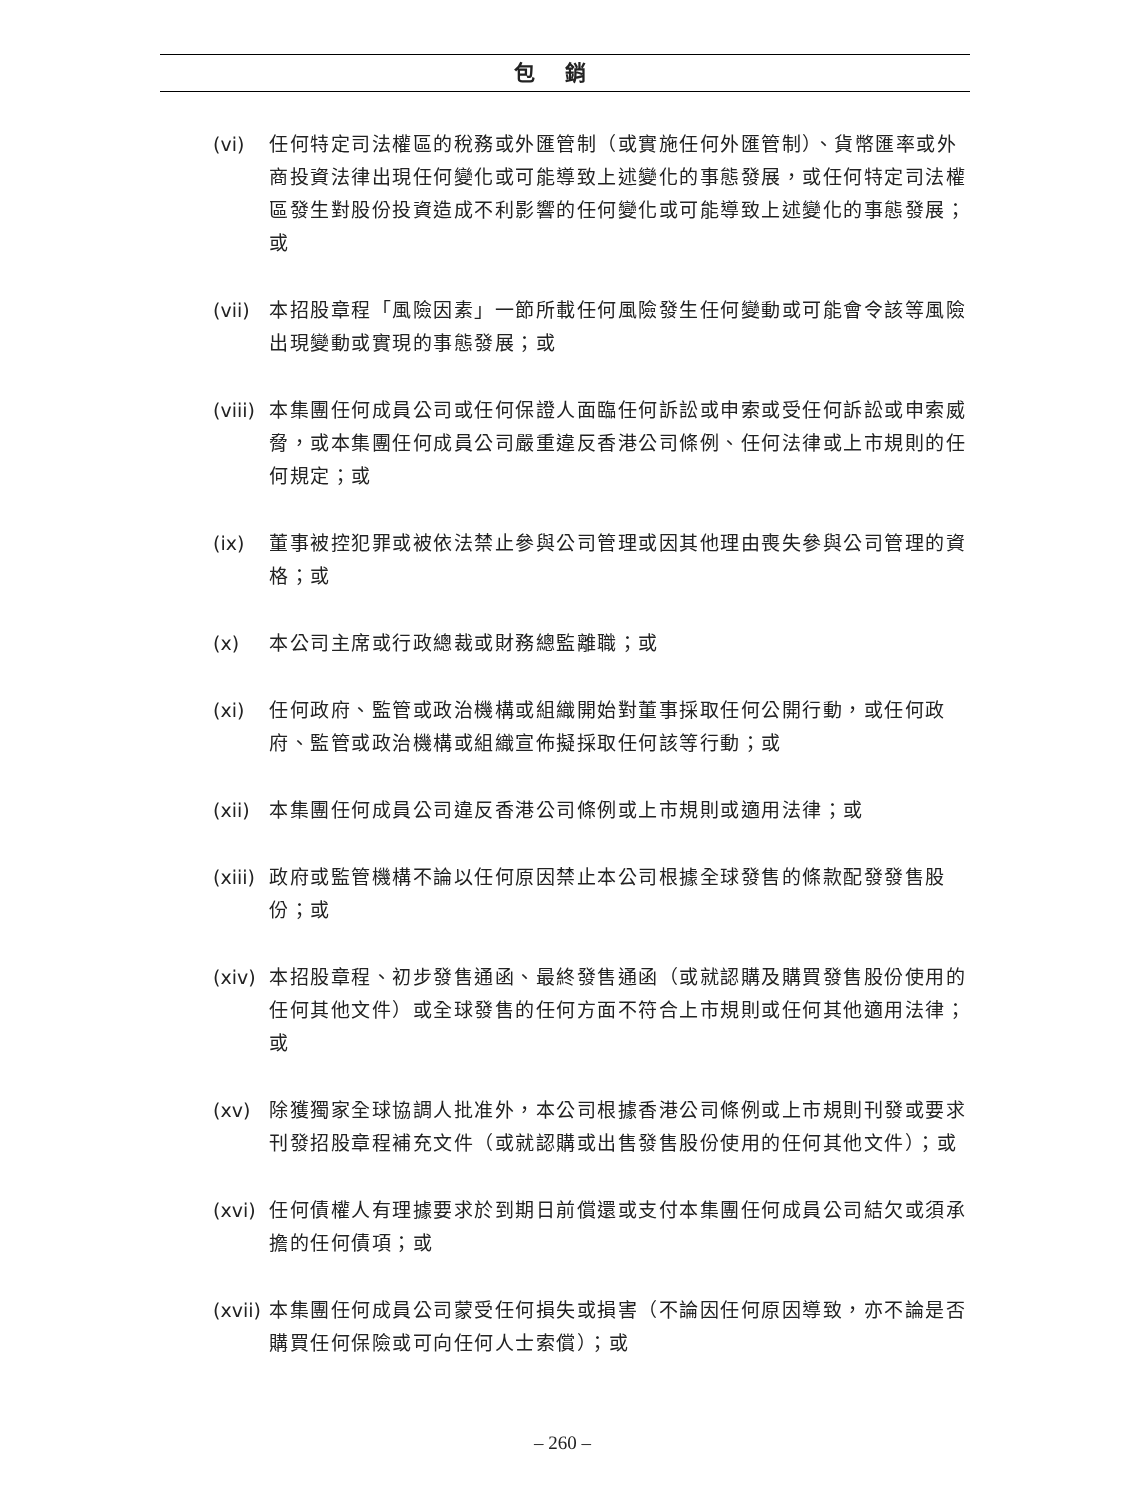包銷
(vi) 任何特定司法權區的稅務或外匯管制（或實施任何外匯管制）、貨幣匯率或外商投資法律出現任何變化或可能導致上述變化的事態發展，或任何特定司法權區發生對股份投資造成不利影響的任何變化或可能導致上述變化的事態發展；或
(vii)
本招股章程「風險因素」一節所載任何風險發生任何變動或可能會令該等風險出現變動或實現的事態發展；或
(viii)
本集團任何成員公司或任何保證人面臨任何訴訟或申索或受任何訴訟或申索威脅，或本集團任何成員公司嚴重違反香港公司條例、任何法律或上市規則的任何規定；或
(ix) 董事被控犯罪或被依法禁止參與公司管理或因其他理由喪失參與公司管理的資格；或
(x) 本公司主席或行政總裁或財務總監離職；或
(xi) 任何政府、監管或政治機構或組織開始對董事採取任何公開行動，或任何政府、監管或政治機構或組織宣佈擬採取任何該等行動；或
(xii)
本集團任何成員公司違反香港公司條例或上市規則或適用法律；或
(xiii)
政府或監管機構不論以任何原因禁止本公司根據全球發售的條款配發發售股份；或
(xiv)
本招股章程、初步發售通函、最終發售通函（或就認購及購買發售股份使用的任何其他文件）或全球發售的任何方面不符合上市規則或任何其他適用法律；或
(xv) 除獲獨家全球協調人批准外，本公司根據香港公司條例或上市規則刊發或要求刊發招股章程補充文件（或就認購或出售發售股份使用的任何其他文件）；或
(xvi)
任何債權人有理據要求於到期日前償還或支付本集團任何成員公司結欠或須承擔的任何債項；或
(xvii)
本集團任何成員公司蒙受任何損失或損害（不論因任何原因導致，亦不論是否購買任何保險或可向任何人士索償）；或
– 260 –